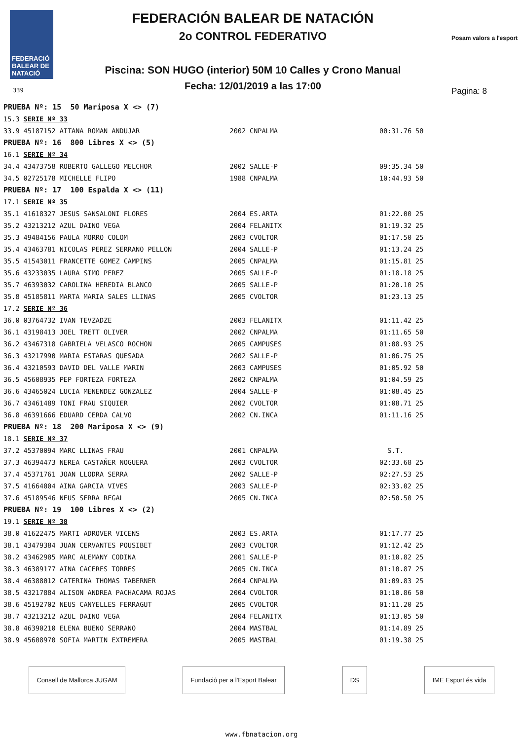FEDERACIÓ BALEAR DE NATACIÓ
FEDERACIÓN BALEAR DE NATACIÓN
2o CONTROL FEDERATIVO
Piscina: SON HUGO (interior) 50M 10 Calles y Crono Manual
Fecha: 12/01/2019 a las 17:00
Posam valors a l'esport
339 Pagina: 8
| PRUEBA Nº: 15 50 Mariposa X <> (7) | | | | | |
| 15.3 | SERIE Nº 33 | | | | |
| 33.9 | 45187152 AITANA ROMAN ANDUJAR | 2002 | CNPALMA | 00:31.76 | 50 |
| PRUEBA Nº: 16 800 Libres X <> (5) | | | | | |
| 16.1 | SERIE Nº 34 | | | | |
| 34.4 | 43473758 ROBERTO GALLEGO MELCHOR | 2002 | SALLE-P | 09:35.34 | 50 |
| 34.5 | 02725178 MICHELLE FLIPO | 1988 | CNPALMA | 10:44.93 | 50 |
| PRUEBA Nº: 17 100 Espalda X <> (11) | | | | | |
| 17.1 | SERIE Nº 35 | | | | |
| 35.1 | 41618327 JESUS SANSALONI FLORES | 2004 | ES.ARTA | 01:22.00 | 25 |
| 35.2 | 43213212 AZUL DAINO VEGA | 2004 | FELANITX | 01:19.32 | 25 |
| 35.3 | 49484156 PAULA MORRO COLOM | 2003 | CVOLTOR | 01:17.50 | 25 |
| 35.4 | 43463781 NICOLAS PEREZ SERRANO PELLON | 2004 | SALLE-P | 01:13.24 | 25 |
| 35.5 | 41543011 FRANCETTE GOMEZ CAMPINS | 2005 | CNPALMA | 01:15.81 | 25 |
| 35.6 | 43233035 LAURA SIMO PEREZ | 2005 | SALLE-P | 01:18.18 | 25 |
| 35.7 | 46393032 CAROLINA HEREDIA BLANCO | 2005 | SALLE-P | 01:20.10 | 25 |
| 35.8 | 45185811 MARTA MARIA SALES LLINAS | 2005 | CVOLTOR | 01:23.13 | 25 |
| 17.2 | SERIE Nº 36 | | | | |
| 36.0 | 03764732 IVAN TEVZADZE | 2003 | FELANITX | 01:11.42 | 25 |
| 36.1 | 43198413 JOEL TRETT OLIVER | 2002 | CNPALMA | 01:11.65 | 50 |
| 36.2 | 43467318 GABRIELA VELASCO ROCHON | 2005 | CAMPUSES | 01:08.93 | 25 |
| 36.3 | 43217990 MARIA ESTARAS QUESADA | 2002 | SALLE-P | 01:06.75 | 25 |
| 36.4 | 43210593 DAVID DEL VALLE MARIN | 2003 | CAMPUSES | 01:05.92 | 50 |
| 36.5 | 45608935 PEP FORTEZA FORTEZA | 2002 | CNPALMA | 01:04.59 | 25 |
| 36.6 | 43465024 LUCIA MENENDEZ GONZALEZ | 2004 | SALLE-P | 01:08.45 | 25 |
| 36.7 | 43461489 TONI FRAU SIQUIER | 2002 | CVOLTOR | 01:08.71 | 25 |
| 36.8 | 46391666 EDUARD CERDA CALVO | 2002 | CN.INCA | 01:11.16 | 25 |
| PRUEBA Nº: 18 200 Mariposa X <> (9) | | | | | |
| 18.1 | SERIE Nº 37 | | | | |
| 37.2 | 45370094 MARC LLINAS FRAU | 2001 | CNPALMA | S.T. | |
| 37.3 | 46394473 NEREA CASTAÑER NOGUERA | 2003 | CVOLTOR | 02:33.68 | 25 |
| 37.4 | 45371761 JOAN LLODRA SERRA | 2002 | SALLE-P | 02:27.53 | 25 |
| 37.5 | 41664004 AINA GARCIA VIVES | 2003 | SALLE-P | 02:33.02 | 25 |
| 37.6 | 45189546 NEUS SERRA REGAL | 2005 | CN.INCA | 02:50.50 | 25 |
| PRUEBA Nº: 19 100 Libres X <> (2) | | | | | |
| 19.1 | SERIE Nº 38 | | | | |
| 38.0 | 41622475 MARTI ADROVER VICENS | 2003 | ES.ARTA | 01:17.77 | 25 |
| 38.1 | 43479384 JUAN CERVANTES POUSIBET | 2003 | CVOLTOR | 01:12.42 | 25 |
| 38.2 | 43462985 MARC ALEMANY CODINA | 2001 | SALLE-P | 01:10.82 | 25 |
| 38.3 | 46389177 AINA CACERES TORRES | 2005 | CN.INCA | 01:10.87 | 25 |
| 38.4 | 46388012 CATERINA THOMAS TABERNER | 2004 | CNPALMA | 01:09.83 | 25 |
| 38.5 | 43217884 ALISON ANDREA PACHACAMA ROJAS | 2004 | CVOLTOR | 01:10.86 | 50 |
| 38.6 | 45192702 NEUS CANYELLES FERRAGUT | 2005 | CVOLTOR | 01:11.20 | 25 |
| 38.7 | 43213212 AZUL DAINO VEGA | 2004 | FELANITX | 01:13.05 | 50 |
| 38.8 | 46390210 ELENA BUENO SERRANO | 2004 | MASTBAL | 01:14.89 | 25 |
| 38.9 | 45608970 SOFIA MARTIN EXTREMERA | 2005 | MASTBAL | 01:19.38 | 25 |
Consell de Mallorca JUGAM Fundació per a l'Esport Balear DS IME Esport és vida
www.fbnatacion.org